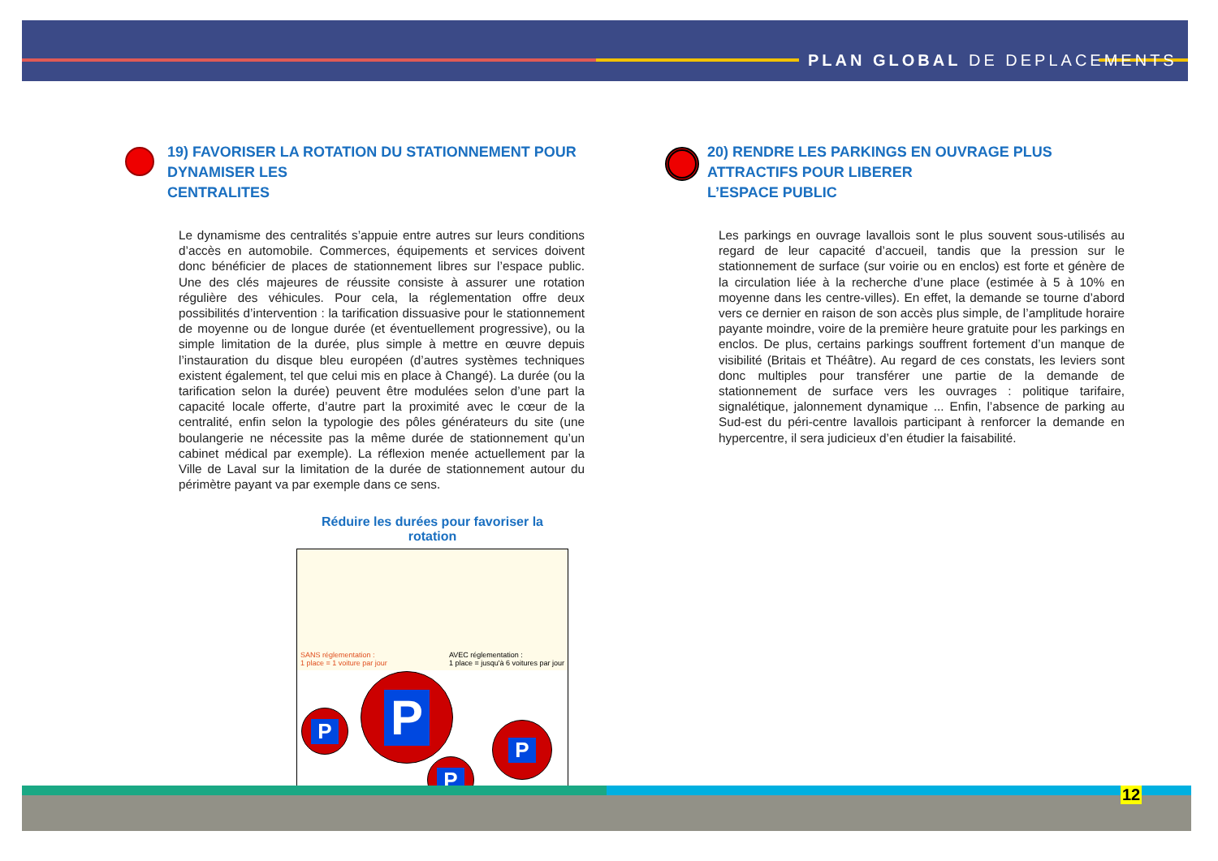PLAN GLOBAL DE DEPLACEMENTS
19) FAVORISER LA ROTATION DU STATIONNEMENT POUR DYNAMISER LES
CENTRALITES
Le dynamisme des centralités s’appuie entre autres sur leurs conditions d’accès en automobile. Commerces, équipements et services doivent donc bénéficier de places de stationnement libres sur l’espace public. Une des clés majeures de réussite consiste à assurer une rotation régulière des véhicules. Pour cela, la réglementation offre deux possibilités d’intervention : la tarification dissuasive pour le stationnement de moyenne ou de longue durée (et éventuellement progressive), ou la simple limitation de la durée, plus simple à mettre en œuvre depuis l’instauration du disque bleu européen (d’autres systèmes techniques existent également, tel que celui mis en place à Changé). La durée (ou la tarification selon la durée) peuvent être modulées selon d’une part la capacité locale offerte, d’autre part la proximité avec le cœur de la centralité, enfin selon la typologie des pôles générateurs du site (une boulangerie ne nécessite pas la même durée de stationnement qu’un cabinet médical par exemple). La réflexion menée actuellement par la Ville de Laval sur la limitation de la durée de stationnement autour du périmètre payant va par exemple dans ce sens.
Réduire les durées pour favoriser la rotation
SANS réglementation :
1 place = 1 voiture par jour
AVEC réglementation :
1 place = jusqu'à 6 voitures par jour
P
P
P
P
20) RENDRE LES PARKINGS EN OUVRAGE PLUS ATTRACTIFS POUR LIBERER
L’ESPACE PUBLIC
Les parkings en ouvrage lavallois sont le plus souvent sous-utilisés au regard de leur capacité d’accueil, tandis que la pression sur le stationnement de surface (sur voirie ou en enclos) est forte et génère de la circulation liée à la recherche d’une place (estimée à 5 à 10% en moyenne dans les centre-villes). En effet, la demande se tourne d’abord vers ce dernier en raison de son accès plus simple, de l’amplitude horaire payante moindre, voire de la première heure gratuite pour les parkings en enclos. De plus, certains parkings souffrent fortement d’un manque de visibilité (Britais et Théâtre). Au regard de ces constats, les leviers sont donc multiples pour transférer une partie de la demande de stationnement de surface vers les ouvrages : politique tarifaire, signalétique, jalonnement dynamique ... Enfin, l’absence de parking au Sud-est du péri-centre lavallois participant à renforcer la demande en hypercentre, il sera judicieux d’en étudier la faisabilité.
12